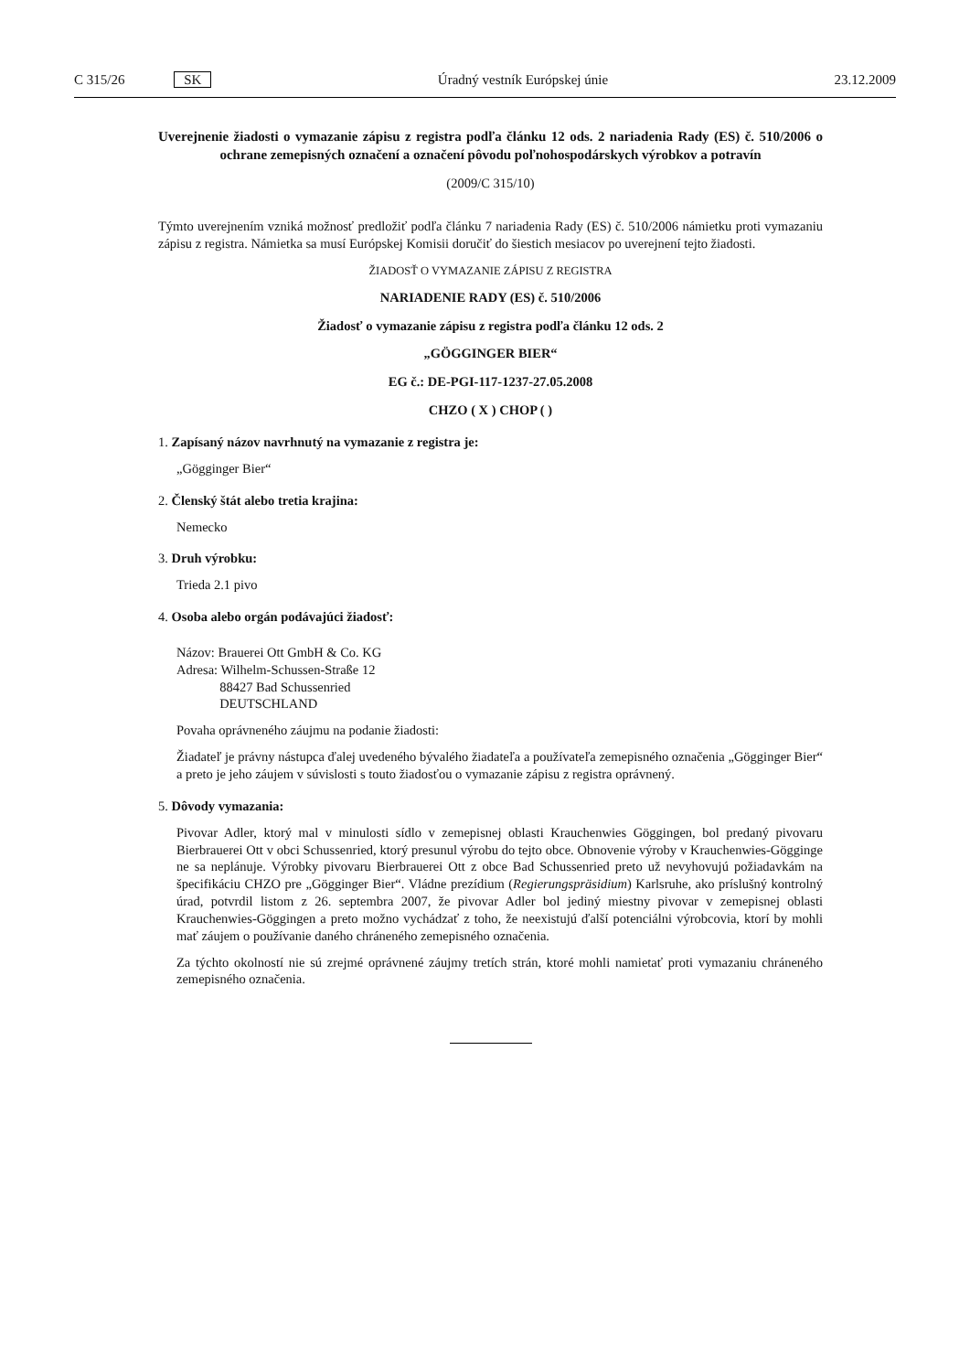C 315/26 SK Úradný vestník Európskej únie 23.12.2009
Uverejnenie žiadosti o vymazanie zápisu z registra podľa článku 12 ods. 2 nariadenia Rady (ES) č. 510/2006 o ochrane zemepisných označení a označení pôvodu poľnohospodárskych výrobkov a potravín
(2009/C 315/10)
Týmto uverejnením vzniká možnosť predložiť podľa článku 7 nariadenia Rady (ES) č. 510/2006 námietku proti vymazaniu zápisu z registra. Námietka sa musí Európskej Komisii doručiť do šiestich mesiacov po uverejnení tejto žiadosti.
ŽIADOSŤ O VYMAZANIE ZÁPISU Z REGISTRA
NARIADENIE RADY (ES) č. 510/2006
Žiadosť o vymazanie zápisu z registra podľa článku 12 ods. 2
„GÖGGINGER BIER“
EG č.: DE-PGI-117-1237-27.05.2008
CHZO ( X ) CHOP ( )
1. Zapísaný názov navrhnutý na vymazanie z registra je:
„Gögginger Bier“
2. Členský štát alebo tretia krajina:
Nemecko
3. Druh výrobku:
Trieda 2.1 pivo
4. Osoba alebo orgán podávajúci žiadosť:
Názov: Brauerei Ott GmbH & Co. KG
Adresa: Wilhelm-Schussen-Straße 12
88427 Bad Schussenried
DEUTSCHLAND
Povaha oprávneného záujmu na podanie žiadosti:
Žiadateľ je právny nástupca ďalej uvedeného bývalého žiadateľa a používateľa zemepisného označenia „Gögginger Bier“ a preto je jeho záujem v súvislosti s touto žiadosťou o vymazanie zápisu z registra oprávnený.
5. Dôvody vymazania:
Pivovar Adler, ktorý mal v minulosti sídlo v zemepisnej oblasti Krauchenwies Göggingen, bol predaný pivovaru Bierbrauerei Ott v obci Schussenried, ktorý presunul výrobu do tejto obce. Obnovenie výroby v Krauchenwies-Gögginge ne sa neplánuje. Výrobky pivovaru Bierbrauerei Ott z obce Bad Schussenried preto už nevyhovujú požiadavkám na špecifikáciu CHZO pre „Gögginger Bier“. Vládne prezídium (Regierungspräsidium) Karlsruhe, ako príslušný kontrolný úrad, potvrdil listom z 26. septembra 2007, že pivovar Adler bol jediný miestny pivovar v zemepisnej oblasti Krauchenwies-Göggingen a preto možno vychádzať z toho, že neexistujú ďalší potenciálni výrobcovia, ktorí by mohli mať záujem o používanie daného chráneného zemepisného označenia.
Za týchto okolností nie sú zrejmé oprávnené záujmy tretích strán, ktoré mohli namietať proti vymazaniu chráneného zemepisného označenia.